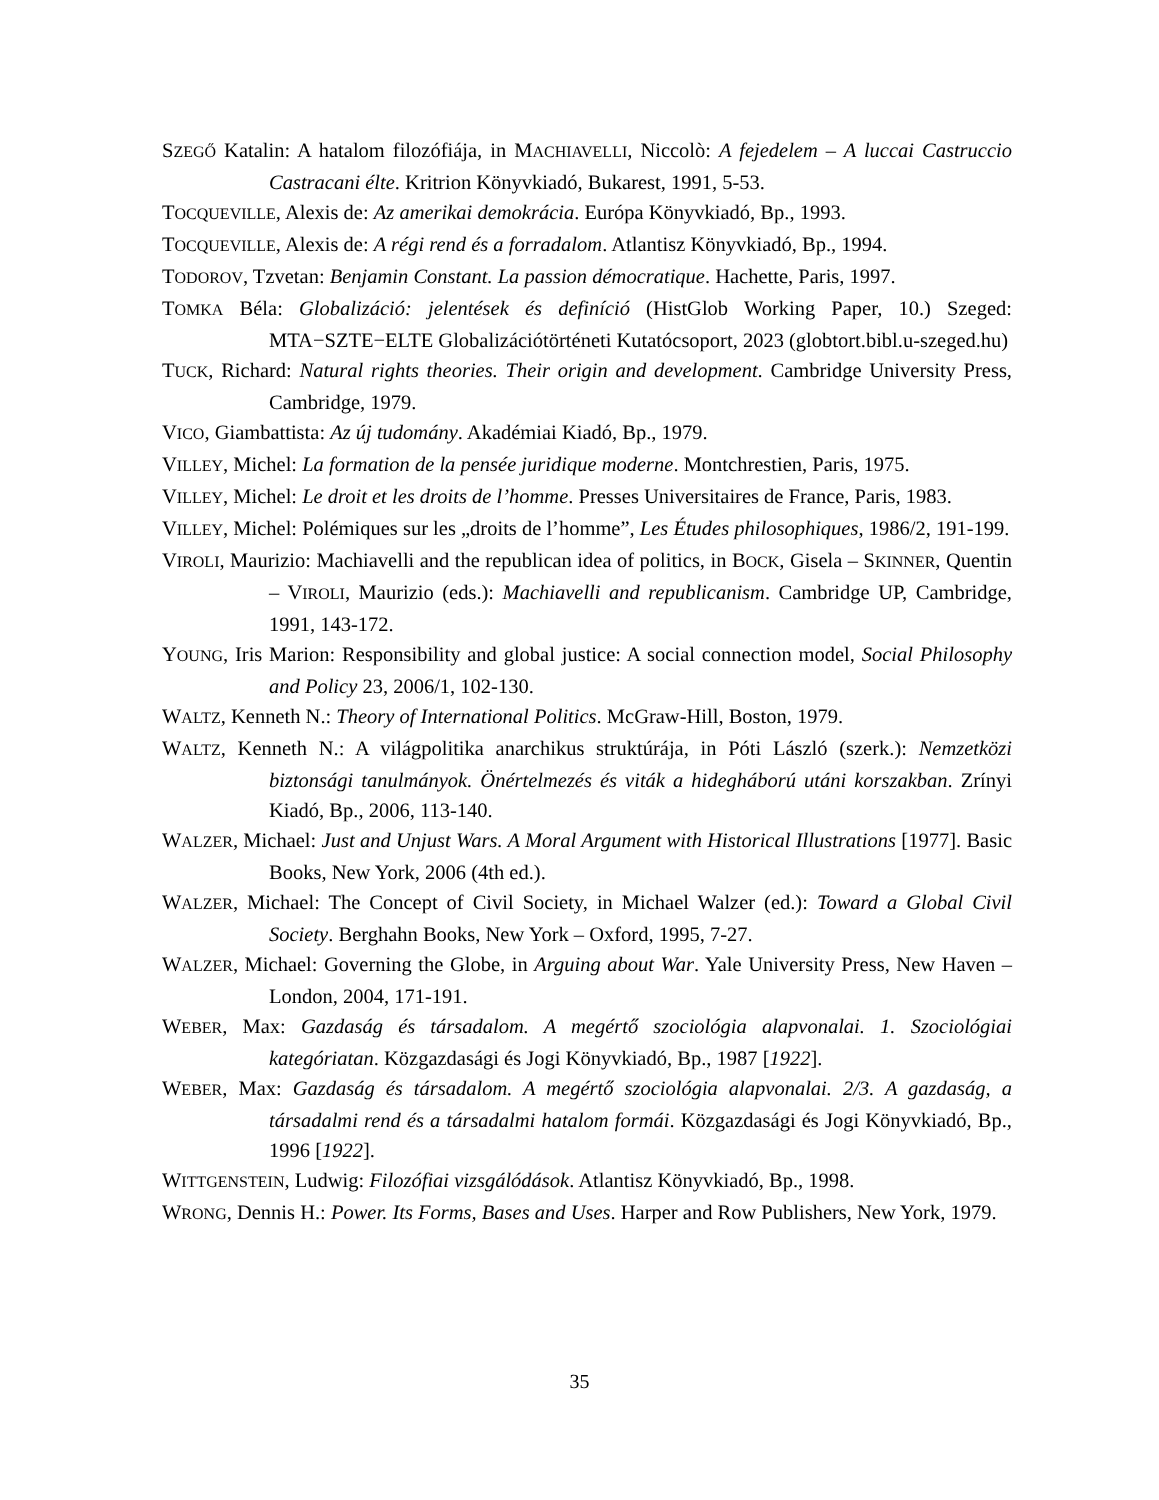SZEGŐ Katalin: A hatalom filozófiája, in MACHIAVELLI, Niccolò: A fejedelem – A luccai Castruccio Castracani élte. Kritrion Könyvkiadó, Bukarest, 1991, 5-53.
TOCQUEVILLE, Alexis de: Az amerikai demokrácia. Európa Könyvkiadó, Bp., 1993.
TOCQUEVILLE, Alexis de: A régi rend és a forradalom. Atlantisz Könyvkiadó, Bp., 1994.
TODOROV, Tzvetan: Benjamin Constant. La passion démocratique. Hachette, Paris, 1997.
TOMKA Béla: Globalizáció: jelentések és definíció (HistGlob Working Paper, 10.) Szeged: MTA−SZTE−ELTE Globalizációtörténeti Kutatócsoport, 2023 (globtort.bibl.u-szeged.hu)
TUCK, Richard: Natural rights theories. Their origin and development. Cambridge University Press, Cambridge, 1979.
VICO, Giambattista: Az új tudomány. Akadémiai Kiadó, Bp., 1979.
VILLEY, Michel: La formation de la pensée juridique moderne. Montchrestien, Paris, 1975.
VILLEY, Michel: Le droit et les droits de l’homme. Presses Universitaires de France, Paris, 1983.
VILLEY, Michel: Polémiques sur les „droits de l’homme”, Les Études philosophiques, 1986/2, 191-199.
VIROLI, Maurizio: Machiavelli and the republican idea of politics, in BOCK, Gisela – SKINNER, Quentin – VIROLI, Maurizio (eds.): Machiavelli and republicanism. Cambridge UP, Cambridge, 1991, 143-172.
YOUNG, Iris Marion: Responsibility and global justice: A social connection model, Social Philosophy and Policy 23, 2006/1, 102-130.
WALTZ, Kenneth N.: Theory of International Politics. McGraw-Hill, Boston, 1979.
WALTZ, Kenneth N.: A világpolitika anarchikus struktúrája, in Póti László (szerk.): Nemzetközi biztonsági tanulmányok. Önértelmezés és viták a hidegháború utáni korszakban. Zrínyi Kiadó, Bp., 2006, 113-140.
WALZER, Michael: Just and Unjust Wars. A Moral Argument with Historical Illustrations [1977]. Basic Books, New York, 2006 (4th ed.).
WALZER, Michael: The Concept of Civil Society, in Michael Walzer (ed.): Toward a Global Civil Society. Berghahn Books, New York – Oxford, 1995, 7-27.
WALZER, Michael: Governing the Globe, in Arguing about War. Yale University Press, New Haven – London, 2004, 171-191.
WEBER, Max: Gazdaság és társadalom. A megértő szociológia alapvonalai. 1. Szociológiai kategóriatan. Közgazdasági és Jogi Könyvkiadó, Bp., 1987 [1922].
WEBER, Max: Gazdaság és társadalom. A megértő szociológia alapvonalai. 2/3. A gazdaság, a társadalmi rend és a társadalmi hatalom formái. Közgazdasági és Jogi Könyvkiadó, Bp., 1996 [1922].
WITTGENSTEIN, Ludwig: Filozófiai vizsgálódások. Atlantisz Könyvkiadó, Bp., 1998.
WRONG, Dennis H.: Power. Its Forms, Bases and Uses. Harper and Row Publishers, New York, 1979.
35